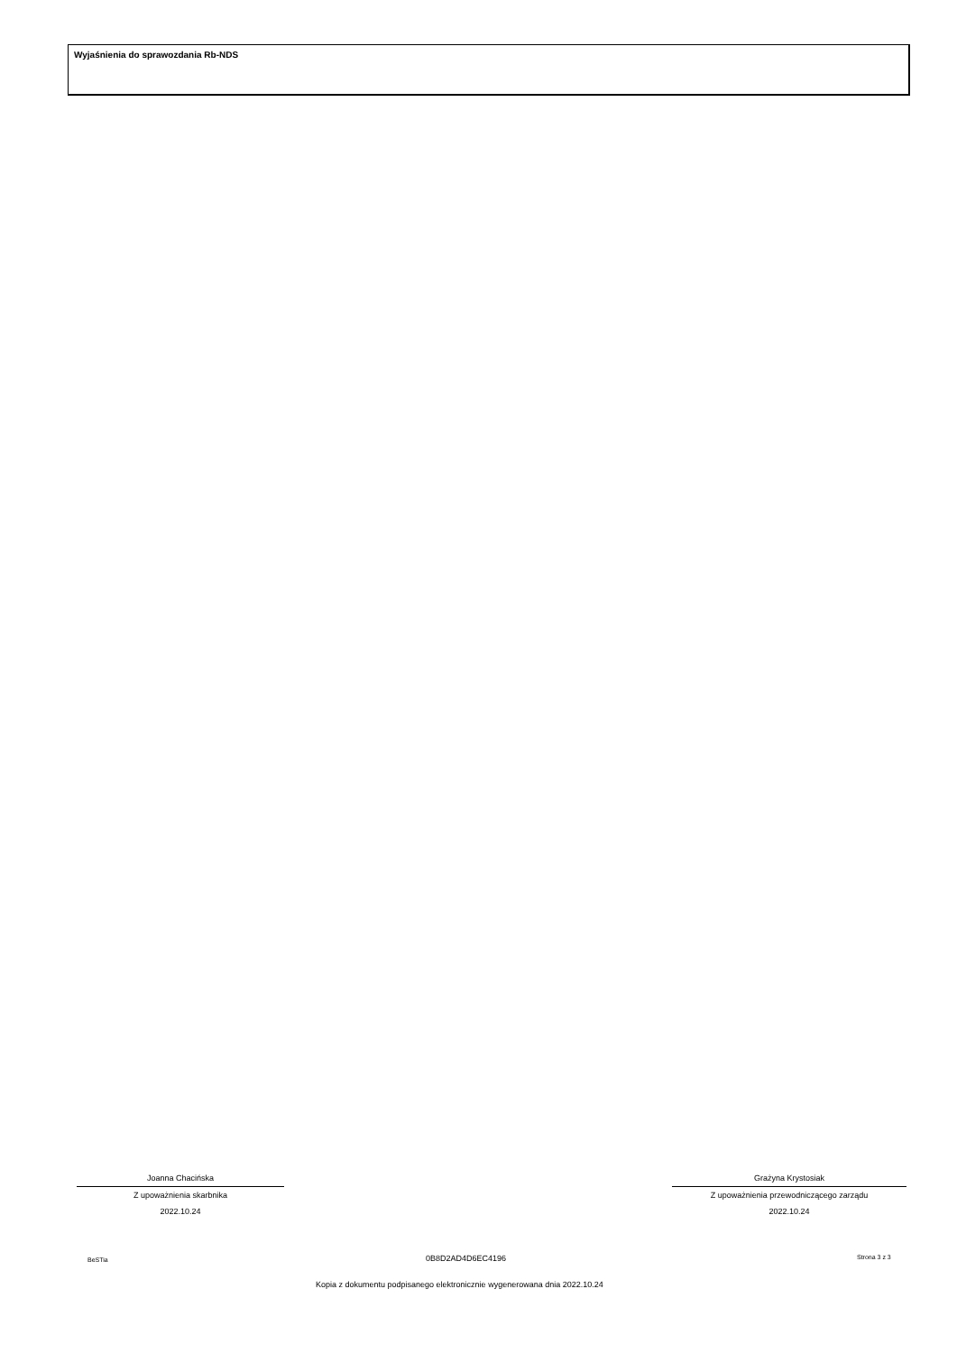Wyjaśnienia do sprawozdania Rb-NDS
Joanna Chacińska
Z upoważnienia skarbnika
2022.10.24
Grażyna Krystosiak
Z upoważnienia przewodniczącego zarządu
2022.10.24
BeSTia 0B8D2AD4D6EC4196 Strona 3 z 3
Kopia z dokumentu podpisanego elektronicznie wygenerowana dnia 2022.10.24